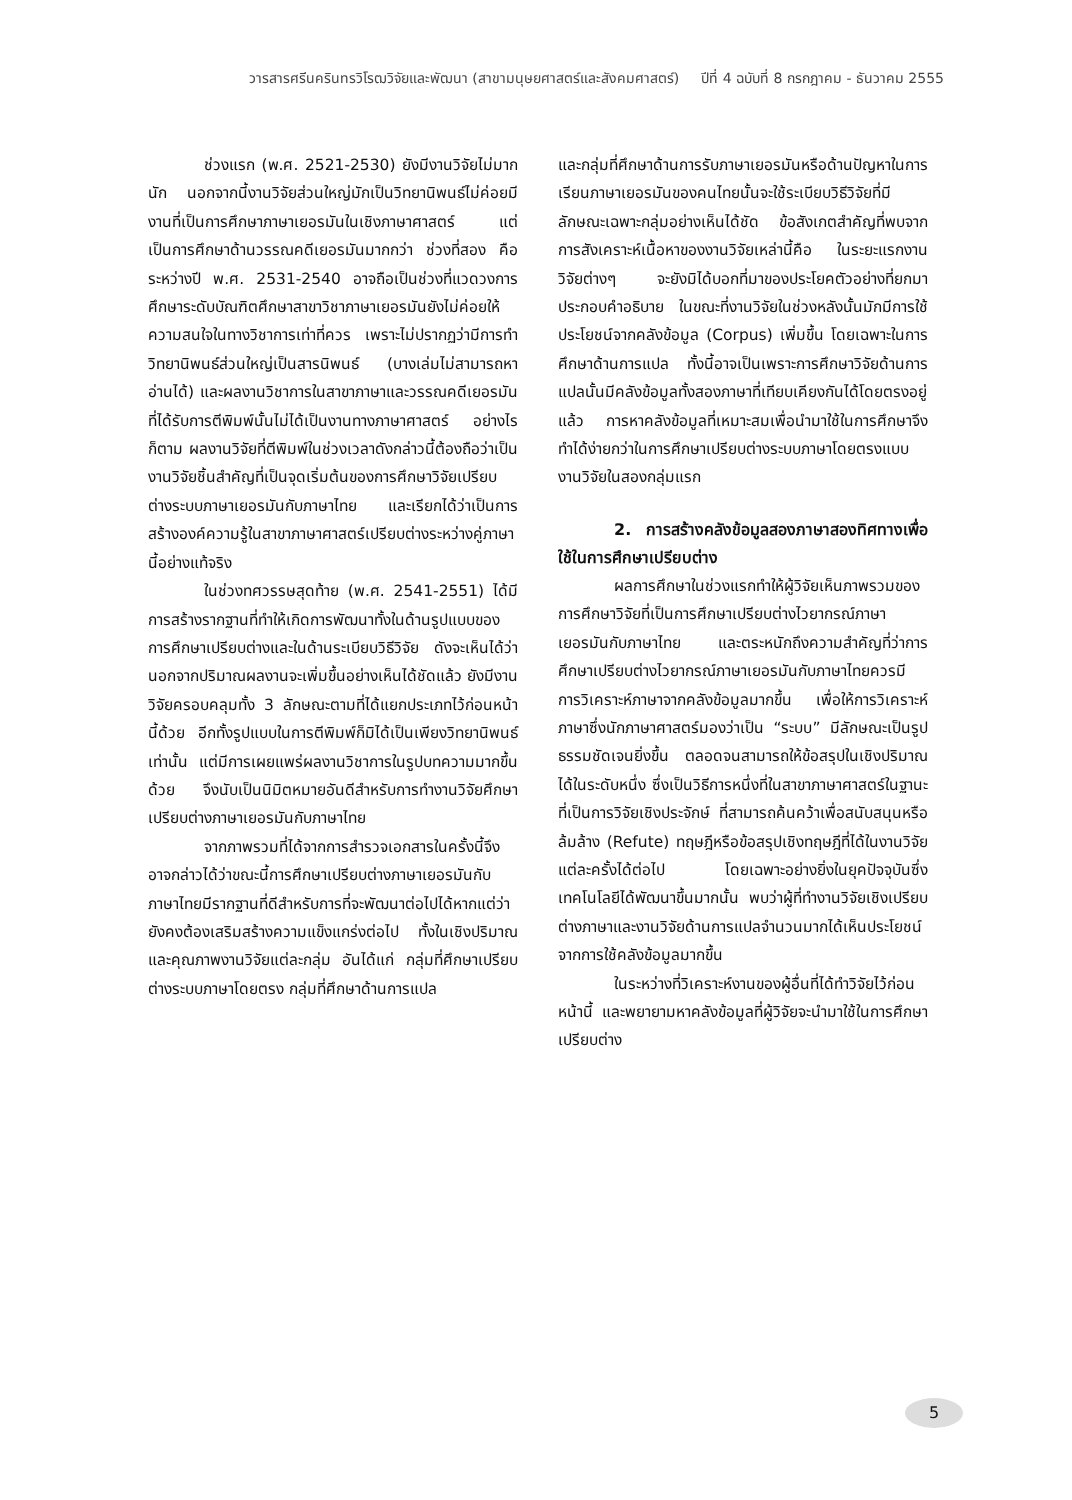วารสารศรีนครินทรวิโรฒวิจัยและพัฒนา (สาขามนุษยศาสตร์และสังคมศาสตร์) ปีที่ 4 ฉบับที่ 8 กรกฎาคม - ธันวาคม 2555
ช่วงแรก (พ.ศ. 2521-2530) ยังมีงานวิจัยไม่มากนัก นอกจากนี้งานวิจัยส่วนใหญ่มักเป็นวิทยานิพนธ์ไม่ค่อยมีงานที่เป็นการศึกษาภาษาเยอรมันในเชิงภาษาศาสตร์ แต่เป็นการศึกษาด้านวรรณคดีเยอรมันมากกว่า ช่วงที่สอง คือ ระหว่างปี พ.ศ. 2531-2540 อาจถือเป็นช่วงที่แวดวงการศึกษาระดับบัณฑิตศึกษาสาขาวิชาภาษาเยอรมันยังไม่ค่อยให้ความสนใจในทางวิชาการเท่าที่ควร เพราะไม่ปรากฏว่ามีการทำวิทยานิพนธ์ส่วนใหญ่เป็นสารนิพนธ์ (บางเล่มไม่สามารถหาอ่านได้) และผลงานวิชาการในสาขาภาษาและวรรณคดีเยอรมันที่ได้รับการตีพิมพ์นั้นไม่ได้เป็นงานทางภาษาศาสตร์ อย่างไรก็ตาม ผลงานวิจัยที่ตีพิมพ์ในช่วงเวลาดังกล่าวนี้ต้องถือว่าเป็นงานวิจัยชิ้นสำคัญที่เป็นจุดเริ่มต้นของการศึกษาวิจัยเปรียบต่างระบบภาษาเยอรมันกับภาษาไทย และเรียกได้ว่าเป็นการสร้างองค์ความรู้ในสาขาภาษาศาสตร์เปรียบต่างระหว่างคู่ภาษานี้อย่างแท้จริง
ในช่วงทศวรรษสุดท้าย (พ.ศ. 2541-2551) ได้มีการสร้างรากฐานที่ทำให้เกิดการพัฒนาทั้งในด้านรูปแบบของการศึกษาเปรียบต่างและในด้านระเบียบวิธีวิจัย ดังจะเห็นได้ว่า นอกจากปริมาณผลงานจะเพิ่มขึ้นอย่างเห็นได้ชัดแล้ว ยังมีงานวิจัยครอบคลุมทั้ง 3 ลักษณะตามที่ได้แยกประเภทไว้ก่อนหน้านี้ด้วย อีกทั้งรูปแบบในการตีพิมพ์ก็มิได้เป็นเพียงวิทยานิพนธ์เท่านั้น แต่มีการเผยแพร่ผลงานวิชาการในรูปบทความมากขึ้นด้วย จึงนับเป็นนิมิตหมายอันดีสำหรับการทำงานวิจัยศึกษาเปรียบต่างภาษาเยอรมันกับภาษาไทย
จากภาพรวมที่ได้จากการสำรวจเอกสารในครั้งนี้จึงอาจกล่าวได้ว่าขณะนี้การศึกษาเปรียบต่างภาษาเยอรมันกับภาษาไทยมีรากฐานที่ดีสำหรับการที่จะพัฒนาต่อไปได้หากแต่ว่ายังคงต้องเสริมสร้างความแข็งแกร่งต่อไป ทั้งในเชิงปริมาณและคุณภาพงานวิจัยแต่ละกลุ่ม อันได้แก่ กลุ่มที่ศึกษาเปรียบต่างระบบภาษาโดยตรง กลุ่มที่ศึกษาด้านการแปล
และกลุ่มที่ศึกษาด้านการรับภาษาเยอรมันหรือด้านปัญหาในการเรียนภาษาเยอรมันของคนไทยนั้นจะใช้ระเบียบวิธีวิจัยที่มีลักษณะเฉพาะกลุ่มอย่างเห็นได้ชัด ข้อสังเกตสำคัญที่พบจากการสังเคราะห์เนื้อหาของงานวิจัยเหล่านี้คือ ในระยะแรกงานวิจัยต่างๆ จะยังมิได้บอกที่มาของประโยคตัวอย่างที่ยกมาประกอบคำอธิบาย ในขณะที่งานวิจัยในช่วงหลังนั้นมักมีการใช้ประโยชน์จากคลังข้อมูล (Corpus) เพิ่มขึ้น โดยเฉพาะในการศึกษาด้านการแปล ทั้งนี้อาจเป็นเพราะการศึกษาวิจัยด้านการแปลนั้นมีคลังข้อมูลทั้งสองภาษาที่เทียบเคียงกันได้โดยตรงอยู่แล้ว การหาคลังข้อมูลที่เหมาะสมเพื่อนำมาใช้ในการศึกษาจึงทำได้ง่ายกว่าในการศึกษาเปรียบต่างระบบภาษาโดยตรงแบบงานวิจัยในสองกลุ่มแรก
2. การสร้างคลังข้อมูลสองภาษาสองทิศทางเพื่อใช้ในการศึกษาเปรียบต่าง
ผลการศึกษาในช่วงแรกทำให้ผู้วิจัยเห็นภาพรวมของการศึกษาวิจัยที่เป็นการศึกษาเปรียบต่างไวยากรณ์ภาษาเยอรมันกับภาษาไทย และตระหนักถึงความสำคัญที่ว่าการศึกษาเปรียบต่างไวยากรณ์ภาษาเยอรมันกับภาษาไทยควรมีการวิเคราะห์ภาษาจากคลังข้อมูลมากขึ้น เพื่อให้การวิเคราะห์ภาษาซึ่งนักภาษาศาสตร์มองว่าเป็น “ระบบ” มีลักษณะเป็นรูปธรรมชัดเจนยิ่งขึ้น ตลอดจนสามารถให้ข้อสรุปในเชิงปริมาณได้ในระดับหนึ่ง ซึ่งเป็นวิธีการหนึ่งที่ในสาขาภาษาศาสตร์ในฐานะที่เป็นการวิจัยเชิงประจักษ์ ที่สามารถค้นคว้าเพื่อสนับสนุนหรือล้มล้าง (Refute) ทฤษฎีหรือข้อสรุปเชิงทฤษฎีที่ได้ในงานวิจัยแต่ละครั้งได้ต่อไป โดยเฉพาะอย่างยิ่งในยุคปัจจุบันซึ่งเทคโนโลยีได้พัฒนาขึ้นมากนั้น พบว่าผู้ที่ทำงานวิจัยเชิงเปรียบต่างภาษาและงานวิจัยด้านการแปลจำนวนมากได้เห็นประโยชน์จากการใช้คลังข้อมูลมากขึ้น
ในระหว่างที่วิเคราะห์งานของผู้อื่นที่ได้ทำวิจัยไว้ก่อนหน้านี้ และพยายามหาคลังข้อมูลที่ผู้วิจัยจะนำมาใช้ในการศึกษาเปรียบต่าง
5